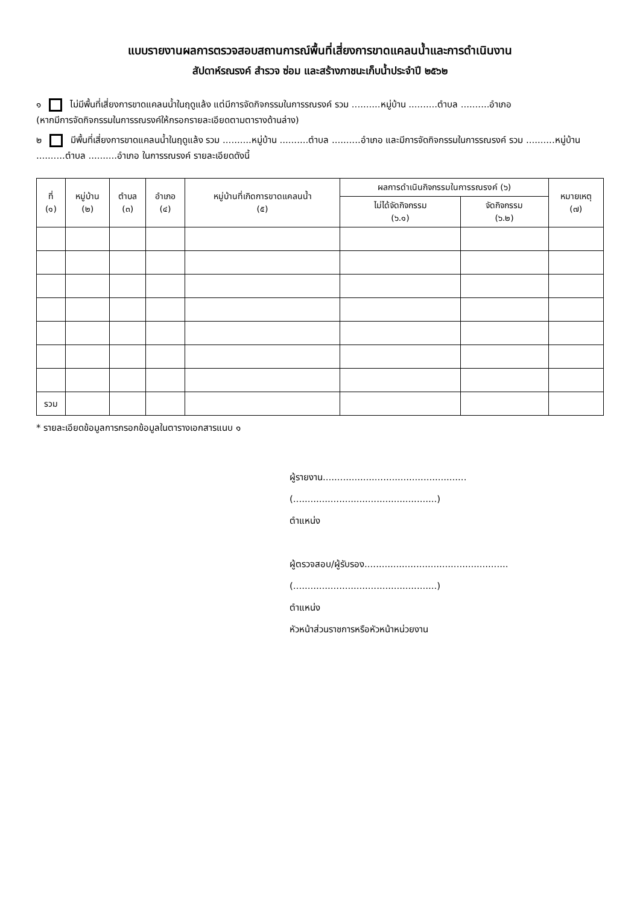แบบรายงานผลการตรวจสอบสถานการณ์พื้นที่เสี่ยงการขาดแคลนน้ำและการดำเนินงาน
สัปดาห์รณรงค์ สำรวจ ซ่อม และสร้างภาชนะเก็บน้ำประจำปี ๒๕๖๒
๑ ไม่มีพื้นที่เสี่ยงการขาดแคลนน้ำในฤดูแล้ง แต่มีการจัดกิจกรรมในการรณรงค์ รวม ..........หมู่บ้าน ..........ตำบล ..........อำเภอ
(หากมีการจัดกิจกรรมในการรณรงค์ให้กรอกรายละเอียดตามตารางด้านล่าง)
๒ มีพื้นที่เสี่ยงการขาดแคลนน้ำในฤดูแล้ง รวม ..........หมู่บ้าน ..........ตำบล ..........อำเภอ และมีการจัดกิจกรรมในการรณรงค์ รวม ..........หมู่บ้าน ..........ตำบล ..........อำเภอ ในการรณรงค์ รายละเอียดดังนี้
| ที่ (๑) | หมู่บ้าน (๒) | ตำบล (๓) | อำเภอ (๔) | หมู่บ้านที่เกิดการขาดแคลนน้ำ (๕) | ผลการดำเนินกิจกรรมในการรณรงค์ (๖) | | หมายเหตุ (๗) |
| --- | --- | --- | --- | --- | --- | --- | --- |
| | | | | | ไม่ได้จัดกิจกรรม (๖.๑) | จัดกิจกรรม (๖.๒) | |
| รวม | | | | | | | |
* รายละเอียดข้อมูลการกรอกข้อมูลในตารางเอกสารแนบ ๑
ผู้รายงาน..................................................
(..................................................)
ตำแหน่ง
ผู้ตรวจสอบ/ผู้รับรอง..................................................
(..................................................)
ตำแหน่ง
หัวหน้าส่วนราชการหรือหัวหน้าหน่วยงาน